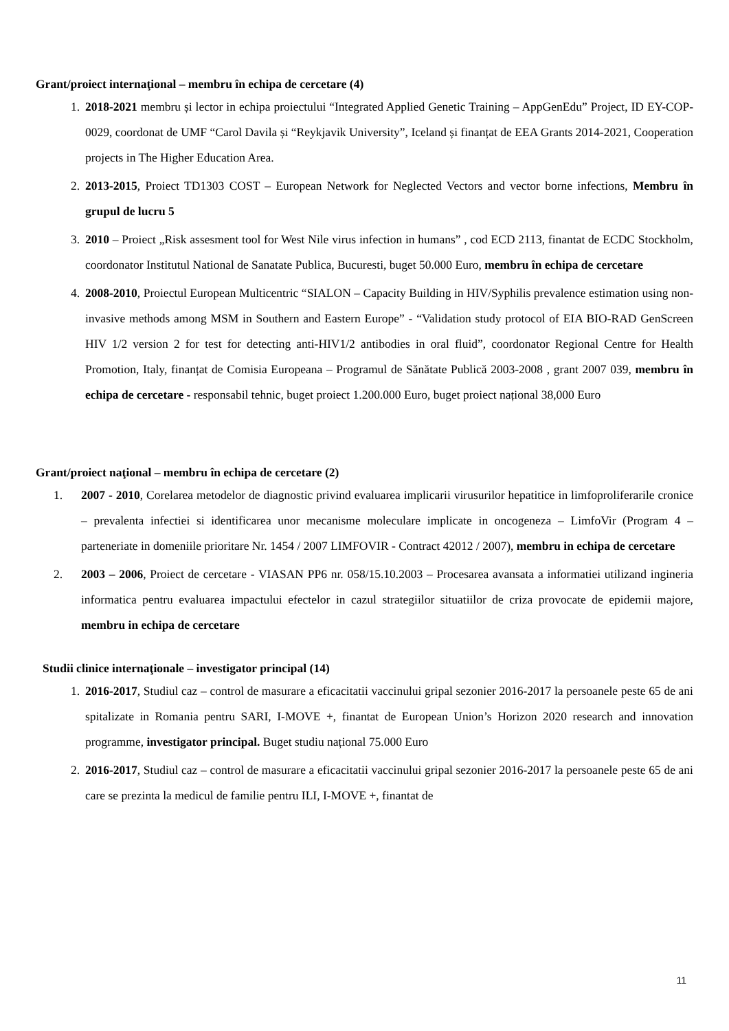Grant/proiect internaţional – membru în echipa de cercetare (4)
1. 2018-2021 membru și lector in echipa proiectului “Integrated Applied Genetic Training – AppGenEdu” Project, ID EY-COP-0029, coordonat de UMF “Carol Davila și “Reykjavik University”, Iceland și finanțat de EEA Grants 2014-2021, Cooperation projects in The Higher Education Area.
2. 2013-2015, Proiect TD1303 COST – European Network for Neglected Vectors and vector borne infections, Membru în grupul de lucru 5
3. 2010 – Proiect „Risk assesment tool for West Nile virus infection in humans” , cod ECD 2113, finantat de ECDC Stockholm, coordonator Institutul National de Sanatate Publica, Bucuresti, buget 50.000 Euro, membru în echipa de cercetare
4. 2008-2010, Proiectul European Multicentric “SIALON – Capacity Building in HIV/Syphilis prevalence estimation using non-invasive methods among MSM in Southern and Eastern Europe” - “Validation study protocol of EIA BIO-RAD GenScreen HIV 1/2 version 2 for test for detecting anti-HIV1/2 antibodies in oral fluid”, coordonator Regional Centre for Health Promotion, Italy, finanțat de Comisia Europeana – Programul de Sănătate Publică 2003-2008 , grant 2007 039, membru în echipa de cercetare - responsabil tehnic, buget proiect 1.200.000 Euro, buget proiect național 38,000 Euro
Grant/proiect naţional – membru în echipa de cercetare (2)
1. 2007 - 2010, Corelarea metodelor de diagnostic privind evaluarea implicarii virusurilor hepatitice in limfoproliferarile cronice – prevalenta infectiei si identificarea unor mecanisme moleculare implicate in oncogeneza – LimfoVir (Program 4 – parteneriate in domeniile prioritare Nr. 1454 / 2007 LIMFOVIR - Contract 42012 / 2007), membru in echipa de cercetare
2. 2003 – 2006, Proiect de cercetare - VIASAN PP6 nr. 058/15.10.2003 – Procesarea avansata a informatiei utilizand ingineria informatica pentru evaluarea impactului efectelor in cazul strategiilor situatiilor de criza provocate de epidemii majore, membru in echipa de cercetare
Studii clinice internaţionale – investigator principal (14)
1. 2016-2017, Studiul caz – control de masurare a eficacitatii vaccinului gripal sezonier 2016-2017 la persoanele peste 65 de ani spitalizate in Romania pentru SARI, I-MOVE +, finantat de European Union’s Horizon 2020 research and innovation programme, investigator principal. Buget studiu național 75.000 Euro
2. 2016-2017, Studiul caz – control de masurare a eficacitatii vaccinului gripal sezonier 2016-2017 la persoanele peste 65 de ani care se prezinta la medicul de familie pentru ILI, I-MOVE +, finantat de
11